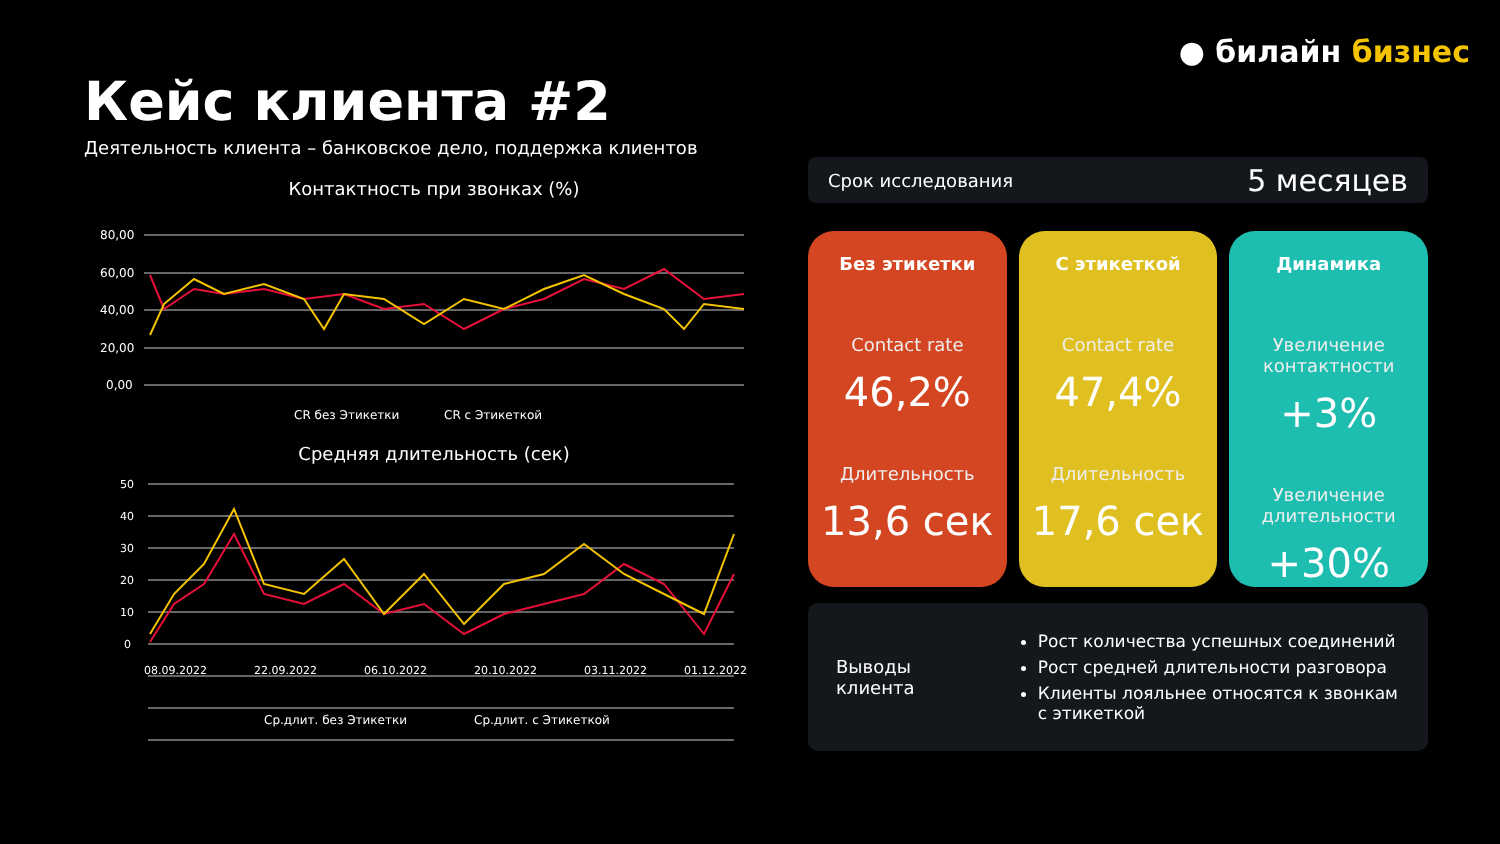● билайн бизнес
Кейс клиента #2
Деятельность клиента – банковское дело, поддержка клиентов
Контактность при звонках (%)
80,00
60,00
40,00
20,00
0,00
CR без Этикетки
CR с Этикеткой
Средняя длительность (сек)
50
40
30
20
10
0
08.09.2022
22.09.2022
06.10.2022
20.10.2022
03.11.2022
01.12.2022
Ср.длит. без Этикетки
Ср.длит. с Этикеткой
Срок исследования 5 месяцев
Без этикетки
Contact rate
46,2%
Длительность
13,6 сек
С этикеткой
Contact rate
47,4%
Длительность
17,6 сек
Динамика
Увеличение контактности
+3%
Увеличение длительности
+30%
Выводы клиента
Рост количества успешных соединений
Рост средней длительности разговора
Клиенты лояльнее относятся к звонкам с этикеткой